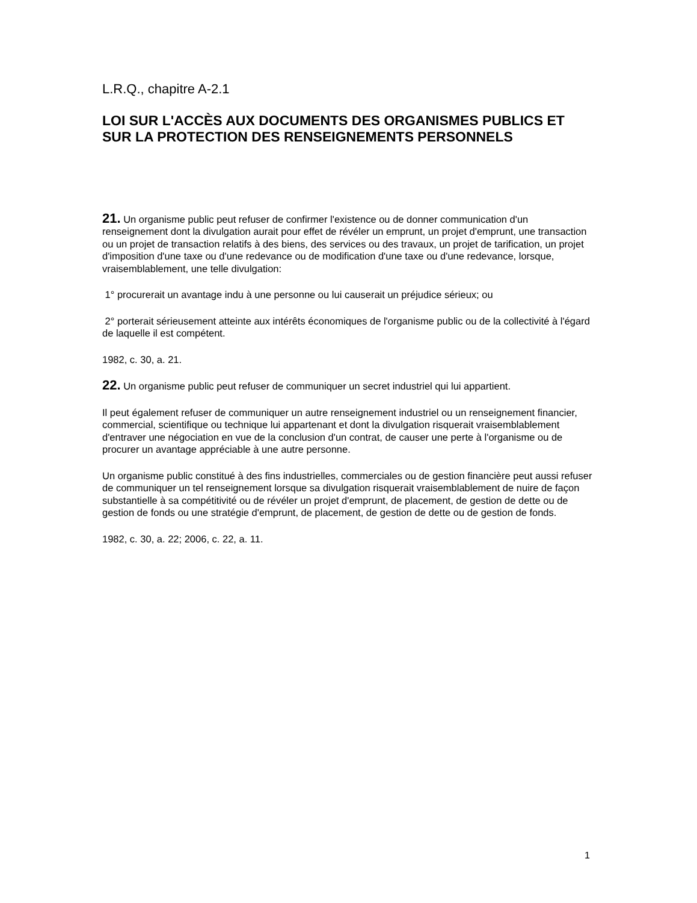L.R.Q., chapitre A-2.1
LOI SUR L'ACCÈS AUX DOCUMENTS DES ORGANISMES PUBLICS ET SUR LA PROTECTION DES RENSEIGNEMENTS PERSONNELS
21. Un organisme public peut refuser de confirmer l'existence ou de donner communication d'un renseignement dont la divulgation aurait pour effet de révéler un emprunt, un projet d'emprunt, une transaction ou un projet de transaction relatifs à des biens, des services ou des travaux, un projet de tarification, un projet d'imposition d'une taxe ou d'une redevance ou de modification d'une taxe ou d'une redevance, lorsque, vraisemblablement, une telle divulgation:
1° procurerait un avantage indu à une personne ou lui causerait un préjudice sérieux; ou
2° porterait sérieusement atteinte aux intérêts économiques de l'organisme public ou de la collectivité à l'égard de laquelle il est compétent.
1982, c. 30, a. 21.
22. Un organisme public peut refuser de communiquer un secret industriel qui lui appartient.
Il peut également refuser de communiquer un autre renseignement industriel ou un renseignement financier, commercial, scientifique ou technique lui appartenant et dont la divulgation risquerait vraisemblablement d'entraver une négociation en vue de la conclusion d'un contrat, de causer une perte à l'organisme ou de procurer un avantage appréciable à une autre personne.
Un organisme public constitué à des fins industrielles, commerciales ou de gestion financière peut aussi refuser de communiquer un tel renseignement lorsque sa divulgation risquerait vraisemblablement de nuire de façon substantielle à sa compétitivité ou de révéler un projet d'emprunt, de placement, de gestion de dette ou de gestion de fonds ou une stratégie d'emprunt, de placement, de gestion de dette ou de gestion de fonds.
1982, c. 30, a. 22; 2006, c. 22, a. 11.
1